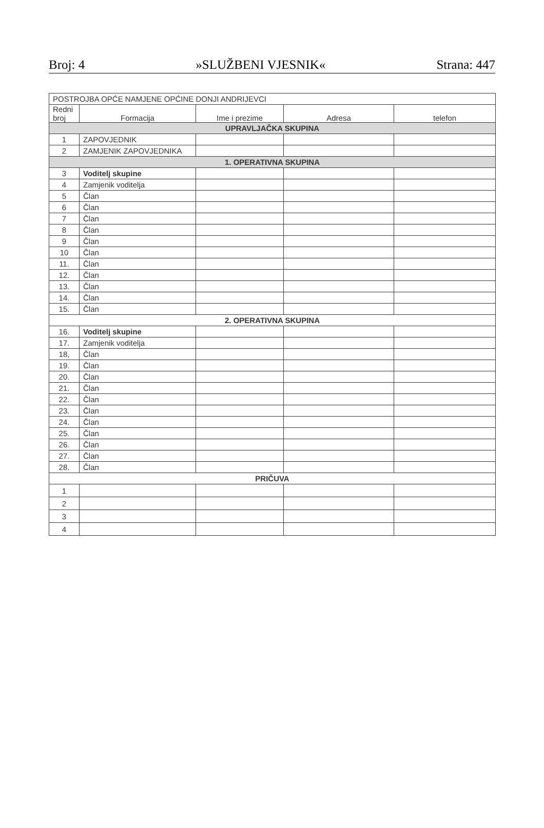Broj: 4 »SLUŽBENI VJESNIK« Strana: 447
| POSTROJBA OPĆE NAMJENE OPĆINE DONJI ANDRIJEVCI | | | | |
| Redni broj | Formacija | Ime i prezime | Adresa | telefon |
| UPRAVLJAČKA SKUPINA | | | | |
| 1 | ZAPOVJEDNIK | | | |
| 2 | ZAMJENIK ZAPOVJEDNIKA | | | |
| 1. OPERATIVNA SKUPINA | | | | |
| 3 | Voditelj skupine | | | |
| 4 | Zamjenik voditelja | | | |
| 5 | Član | | | |
| 6 | Član | | | |
| 7 | Član | | | |
| 8 | Član | | | |
| 9 | Član | | | |
| 10 | Član | | | |
| 11. | Član | | | |
| 12. | Član | | | |
| 13. | Član | | | |
| 14. | Član | | | |
| 15. | Član | | | |
| 2. OPERATIVNA SKUPINA | | | | |
| 16. | Voditelj skupine | | | |
| 17. | Zamjenik voditelja | | | |
| 18, | Član | | | |
| 19. | Član | | | |
| 20. | Član | | | |
| 21. | Član | | | |
| 22. | Član | | | |
| 23. | Član | | | |
| 24. | Član | | | |
| 25. | Član | | | |
| 26. | Član | | | |
| 27. | Član | | | |
| 28. | Član | | | |
| PRIČUVA | | | | |
| 1 | | | | |
| 2 | | | | |
| 3 | | | | |
| 4 | | | | |